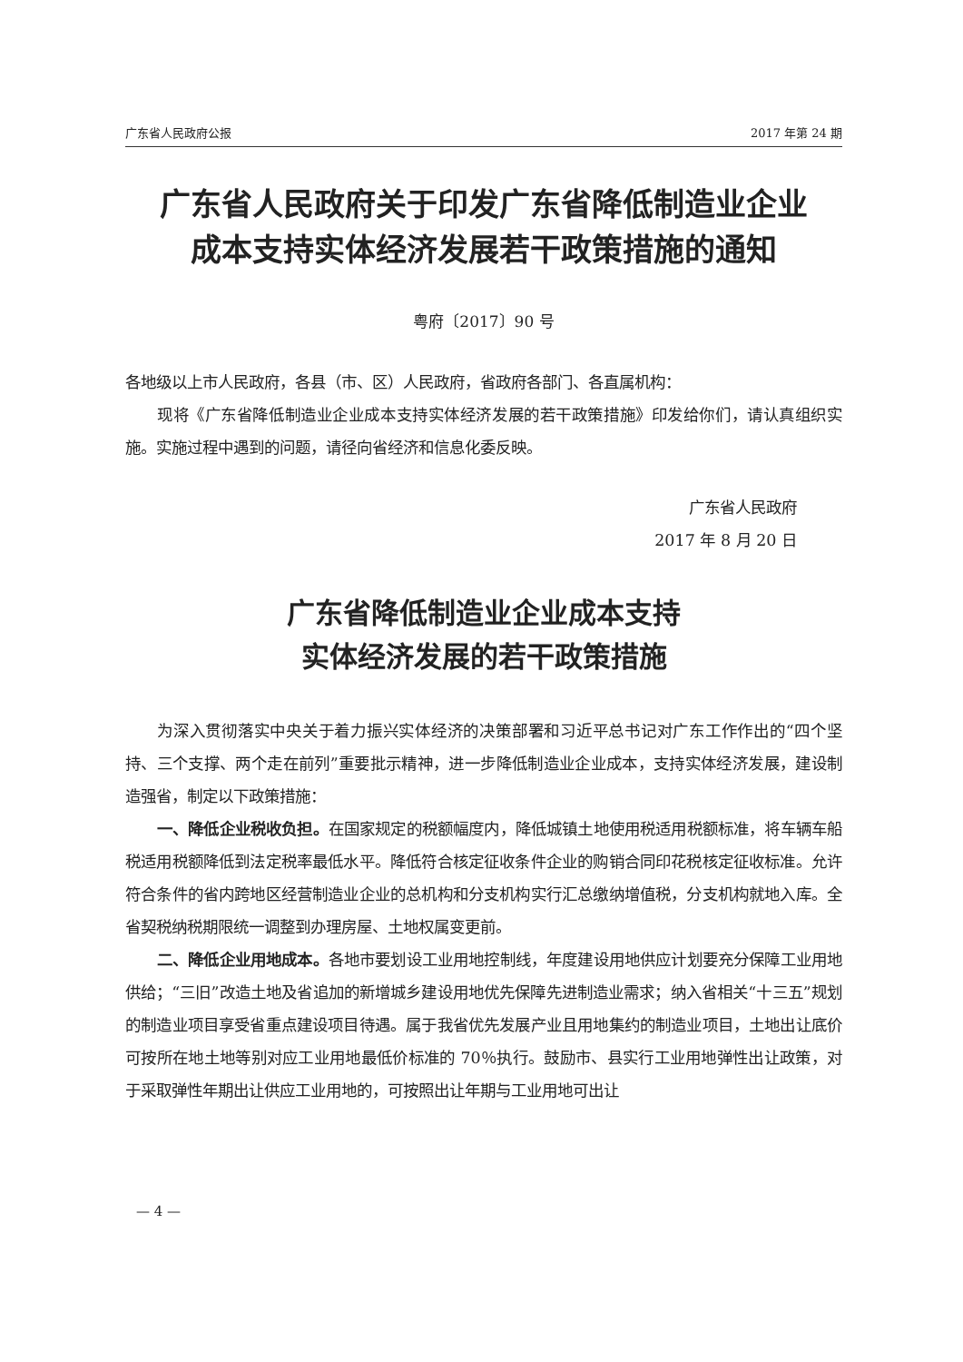广东省人民政府公报 2017 年第 24 期
广东省人民政府关于印发广东省降低制造业企业
成本支持实体经济发展若干政策措施的通知
粤府〔2017〕90 号
各地级以上市人民政府，各县（市、区）人民政府，省政府各部门、各直属机构：
现将《广东省降低制造业企业成本支持实体经济发展的若干政策措施》印发给你们，请认真组织实施。实施过程中遇到的问题，请径向省经济和信息化委反映。
广东省人民政府
2017 年 8 月 20 日
广东省降低制造业企业成本支持
实体经济发展的若干政策措施
为深入贯彻落实中央关于着力振兴实体经济的决策部署和习近平总书记对广东工作作出的“四个坚持、三个支撑、两个走在前列”重要批示精神，进一步降低制造业企业成本，支持实体经济发展，建设制造强省，制定以下政策措施：
一、降低企业税收负担。在国家规定的税额幅度内，降低城镇土地使用税适用税额标准，将车辆车船税适用税额降低到法定税率最低水平。降低符合核定征收条件企业的购销合同印花税核定征收标准。允许符合条件的省内跨地区经营制造业企业的总机构和分支机构实行汇总缴纳增值税，分支机构就地入库。全省契税纳税期限统一调整到办理房屋、土地权属变更前。
二、降低企业用地成本。各地市要划设工业用地控制线，年度建设用地供应计划要充分保障工业用地供给；“三旧”改造土地及省追加的新增城乡建设用地优先保障先进制造业需求；纳入省相关“十三五”规划的制造业项目享受省重点建设项目待遇。属于我省优先发展产业且用地集约的制造业项目，土地出让底价可按所在地土地等别对应工业用地最低价标准的 70％执行。鼓励市、县实行工业用地弹性出让政策，对于采取弹性年期出让供应工业用地的，可按照出让年期与工业用地可出让
— 4 —